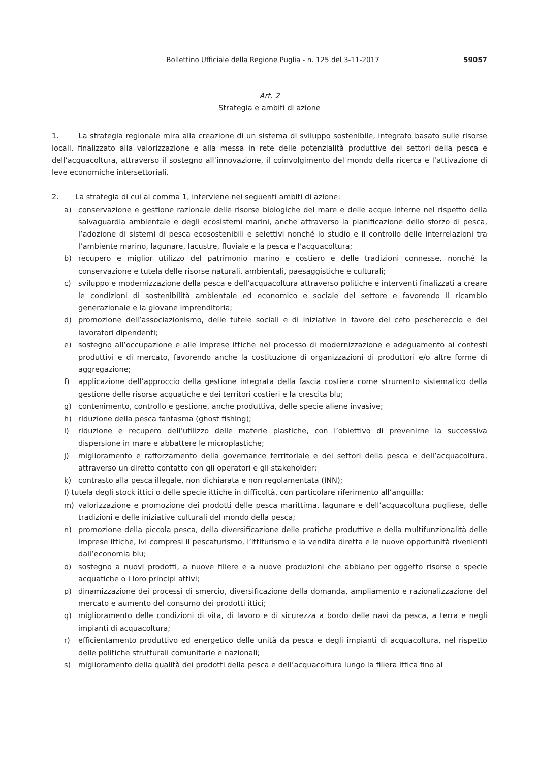Bollettino Ufficiale della Regione Puglia - n. 125 del 3-11-2017
59057
Art. 2
Strategia e ambiti di azione
1. La strategia regionale mira alla creazione di un sistema di sviluppo sostenibile, integrato basato sulle risorse locali, finalizzato alla valorizzazione e alla messa in rete delle potenzialità produttive dei settori della pesca e dell’acquacoltura, attraverso il sostegno all’innovazione, il coinvolgimento del mondo della ricerca e l’attivazione di leve economiche intersettoriali.
2. La strategia di cui al comma 1, interviene nei seguenti ambiti di azione:
a) conservazione e gestione razionale delle risorse biologiche del mare e delle acque interne nel rispetto della salvaguardia ambientale e degli ecosistemi marini, anche attraverso la pianificazione dello sforzo di pesca, l’adozione di sistemi di pesca ecosostenibili e selettivi nonché lo studio e il controllo delle interrelazioni tra l’ambiente marino, lagunare, lacustre, fluviale e la pesca e l'acquacoltura;
b) recupero e miglior utilizzo del patrimonio marino e costiero e delle tradizioni connesse, nonché la conservazione e tutela delle risorse naturali, ambientali, paesaggistiche e culturali;
c) sviluppo e modernizzazione della pesca e dell’acquacoltura attraverso politiche e interventi finalizzati a creare le condizioni di sostenibilità ambientale ed economico e sociale del settore e favorendo il ricambio generazionale e la giovane imprenditoria;
d) promozione dell’associazionismo, delle tutele sociali e di iniziative in favore del ceto peschereccio e dei lavoratori dipendenti;
e) sostegno all’occupazione e alle imprese ittiche nel processo di modernizzazione e adeguamento ai contesti produttivi e di mercato, favorendo anche la costituzione di organizzazioni di produttori e/o altre forme di aggregazione;
f) applicazione dell’approccio della gestione integrata della fascia costiera come strumento sistematico della gestione delle risorse acquatiche e dei territori costieri e la crescita blu;
g) contenimento, controllo e gestione, anche produttiva, delle specie aliene invasive;
h) riduzione della pesca fantasma (ghost fishing);
i) riduzione e recupero dell’utilizzo delle materie plastiche, con l’obiettivo di prevenirne la successiva dispersione in mare e abbattere le microplastiche;
j) miglioramento e rafforzamento della governance territoriale e dei settori della pesca e dell’acquacoltura, attraverso un diretto contatto con gli operatori e gli stakeholder;
k) contrasto alla pesca illegale, non dichiarata e non regolamentata (INN);
I) tutela degli stock ittici o delle specie ittiche in difficoltà, con particolare riferimento all’anguilla;
m) valorizzazione e promozione dei prodotti delle pesca marittima, lagunare e dell’acquacoltura pugliese, delle tradizioni e delle iniziative culturali del mondo della pesca;
n) promozione della piccola pesca, della diversificazione delle pratiche produttive e della multifunzionalità delle imprese ittiche, ivi compresi il pescaturismo, l’ittiturismo e la vendita diretta e le nuove opportunità rivenienti dall’economia blu;
o) sostegno a nuovi prodotti, a nuove filiere e a nuove produzioni che abbiano per oggetto risorse o specie acquatiche o i loro principi attivi;
p) dinamizzazione dei processi di smercio, diversificazione della domanda, ampliamento e razionalizzazione del mercato e aumento del consumo dei prodotti ittici;
q) miglioramento delle condizioni di vita, di lavoro e di sicurezza a bordo delle navi da pesca, a terra e negli impianti di acquacoltura;
r) efficientamento produttivo ed energetico delle unità da pesca e degli impianti di acquacoltura, nel rispetto delle politiche strutturali comunitarie e nazionali;
s) miglioramento della qualità dei prodotti della pesca e dell’acquacoltura lungo la filiera ittica fino al